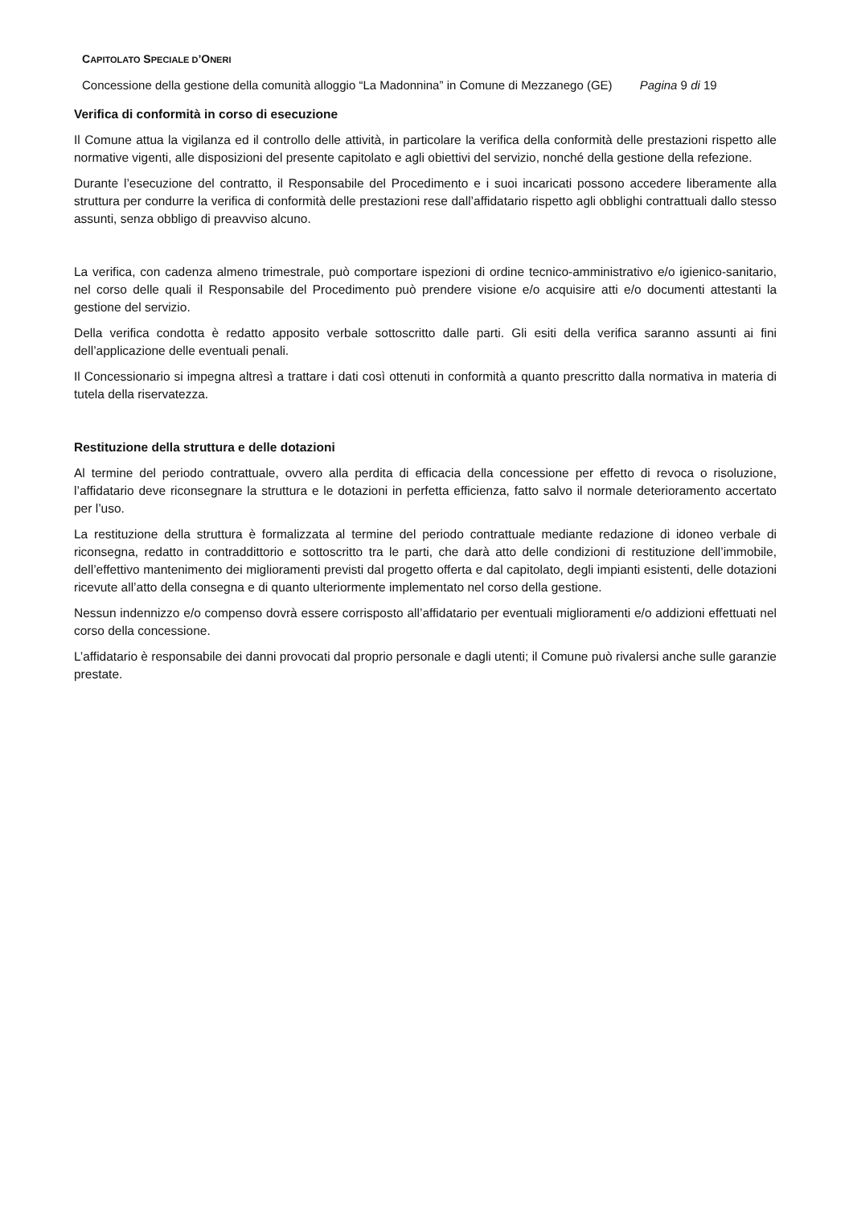CAPITOLATO SPECIALE D’ONERI
Concessione della gestione della comunità alloggio “La Madonnina” in Comune di Mezzanego (GE) Pagina 9 di 19
Verifica di conformità in corso di esecuzione
Il Comune attua la vigilanza ed il controllo delle attività, in particolare la verifica della conformità delle prestazioni rispetto alle normative vigenti, alle disposizioni del presente capitolato e agli obiettivi del servizio, nonché della gestione della refezione.
Durante l’esecuzione del contratto, il Responsabile del Procedimento e i suoi incaricati possono accedere liberamente alla struttura per condurre la verifica di conformità delle prestazioni rese dall’affidatario rispetto agli obblighi contrattuali dallo stesso assunti, senza obbligo di preavviso alcuno.
La verifica, con cadenza almeno trimestrale, può comportare ispezioni di ordine tecnico-amministrativo e/o igienico-sanitario, nel corso delle quali il Responsabile del Procedimento può prendere visione e/o acquisire atti e/o documenti attestanti la gestione del servizio.
Della verifica condotta è redatto apposito verbale sottoscritto dalle parti. Gli esiti della verifica saranno assunti ai fini dell’applicazione delle eventuali penali.
Il Concessionario si impegna altresì a trattare i dati così ottenuti in conformità a quanto prescritto dalla normativa in materia di tutela della riservatezza.
Restituzione della struttura e delle dotazioni
Al termine del periodo contrattuale, ovvero alla perdita di efficacia della concessione per effetto di revoca o risoluzione, l’affidatario deve riconsegnare la struttura e le dotazioni in perfetta efficienza, fatto salvo il normale deterioramento accertato per l’uso.
La restituzione della struttura è formalizzata al termine del periodo contrattuale mediante redazione di idoneo verbale di riconsegna, redatto in contraddittorio e sottoscritto tra le parti, che darà atto delle condizioni di restituzione dell’immobile, dell’effettivo mantenimento dei miglioramenti previsti dal progetto offerta e dal capitolato, degli impianti esistenti, delle dotazioni ricevute all’atto della consegna e di quanto ulteriormente implementato nel corso della gestione.
Nessun indennizzo e/o compenso dovrà essere corrisposto all’affidatario per eventuali miglioramenti e/o addizioni effettuati nel corso della concessione.
L’affidatario è responsabile dei danni provocati dal proprio personale e dagli utenti; il Comune può rivalersi anche sulle garanzie prestate.